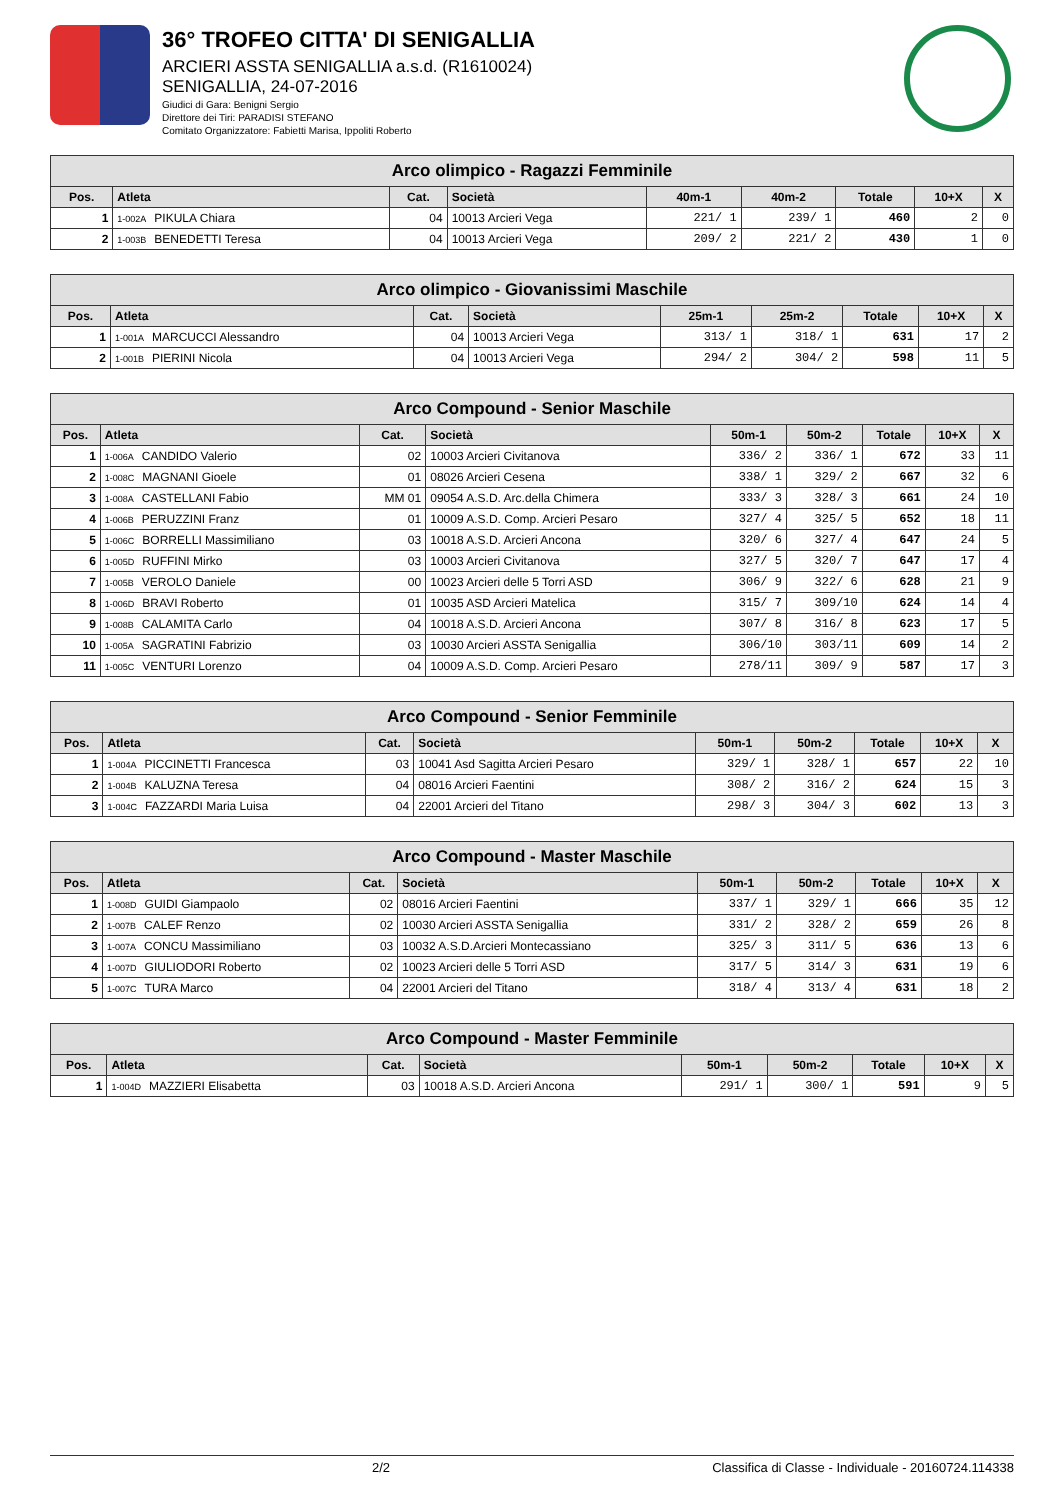36° TROFEO CITTA' DI SENIGALLIA
ARCIERI ASSTA SENIGALLIA a.s.d. (R1610024)
SENIGALLIA, 24-07-2016
Giudici di Gara: Benigni Sergio
Direttore dei Tiri: PARADISI STEFANO
Comitato Organizzatore: Fabietti Marisa, Ippoliti Roberto
| Arco olimpico - Ragazzi Femminile | | | | | | | | |
| Pos. | Atleta | Cat. | Società | 40m-1 | 40m-2 | Totale | 10+X | X |
| 1 | 1-002A PIKULA Chiara | 04 | 10013 Arcieri Vega | 221/ 1 | 239/ 1 | 460 | 2 | 0 |
| 2 | 1-003B BENEDETTI Teresa | 04 | 10013 Arcieri Vega | 209/ 2 | 221/ 2 | 430 | 1 | 0 |
| Arco olimpico - Giovanissimi Maschile | | | | | | | | |
| Pos. | Atleta | Cat. | Società | 25m-1 | 25m-2 | Totale | 10+X | X |
| 1 | 1-001A MARCUCCI Alessandro | 04 | 10013 Arcieri Vega | 313/ 1 | 318/ 1 | 631 | 17 | 2 |
| 2 | 1-001B PIERINI Nicola | 04 | 10013 Arcieri Vega | 294/ 2 | 304/ 2 | 598 | 11 | 5 |
| Arco Compound - Senior Maschile | | | | | | | | |
| Pos. | Atleta | Cat. | Società | 50m-1 | 50m-2 | Totale | 10+X | X |
| 1 | 1-006A CANDIDO Valerio | 02 | 10003 Arcieri Civitanova | 336/ 2 | 336/ 1 | 672 | 33 | 11 |
| 2 | 1-008C MAGNANI Gioele | 01 | 08026 Arcieri Cesena | 338/ 1 | 329/ 2 | 667 | 32 | 6 |
| 3 | 1-008A CASTELLANI Fabio | MM 01 | 09054 A.S.D. Arc.della Chimera | 333/ 3 | 328/ 3 | 661 | 24 | 10 |
| 4 | 1-006B PERUZZINI Franz | 01 | 10009 A.S.D. Comp. Arcieri Pesaro | 327/ 4 | 325/ 5 | 652 | 18 | 11 |
| 5 | 1-006C BORRELLI Massimiliano | 03 | 10018 A.S.D. Arcieri Ancona | 320/ 6 | 327/ 4 | 647 | 24 | 5 |
| 6 | 1-005D RUFFINI Mirko | 03 | 10003 Arcieri Civitanova | 327/ 5 | 320/ 7 | 647 | 17 | 4 |
| 7 | 1-005B VEROLO Daniele | 00 | 10023 Arcieri delle 5 Torri ASD | 306/ 9 | 322/ 6 | 628 | 21 | 9 |
| 8 | 1-006D BRAVI Roberto | 01 | 10035 ASD Arcieri Matelica | 315/ 7 | 309/10 | 624 | 14 | 4 |
| 9 | 1-008B CALAMITA Carlo | 04 | 10018 A.S.D. Arcieri Ancona | 307/ 8 | 316/ 8 | 623 | 17 | 5 |
| 10 | 1-005A SAGRATINI Fabrizio | 03 | 10030 Arcieri ASSTA Senigallia | 306/10 | 303/11 | 609 | 14 | 2 |
| 11 | 1-005C VENTURI Lorenzo | 04 | 10009 A.S.D. Comp. Arcieri Pesaro | 278/11 | 309/ 9 | 587 | 17 | 3 |
| Arco Compound - Senior Femminile | | | | | | | | |
| Pos. | Atleta | Cat. | Società | 50m-1 | 50m-2 | Totale | 10+X | X |
| 1 | 1-004A PICCINETTI Francesca | 03 | 10041 Asd Sagitta Arcieri Pesaro | 329/ 1 | 328/ 1 | 657 | 22 | 10 |
| 2 | 1-004B KALUZNA Teresa | 04 | 08016 Arcieri Faentini | 308/ 2 | 316/ 2 | 624 | 15 | 3 |
| 3 | 1-004C FAZZARDI Maria Luisa | 04 | 22001 Arcieri del Titano | 298/ 3 | 304/ 3 | 602 | 13 | 3 |
| Arco Compound - Master Maschile | | | | | | | | |
| Pos. | Atleta | Cat. | Società | 50m-1 | 50m-2 | Totale | 10+X | X |
| 1 | 1-008D GUIDI Giampaolo | 02 | 08016 Arcieri Faentini | 337/ 1 | 329/ 1 | 666 | 35 | 12 |
| 2 | 1-007B CALEF Renzo | 02 | 10030 Arcieri ASSTA Senigallia | 331/ 2 | 328/ 2 | 659 | 26 | 8 |
| 3 | 1-007A CONCU Massimiliano | 03 | 10032 A.S.D.Arcieri Montecassiano | 325/ 3 | 311/ 5 | 636 | 13 | 6 |
| 4 | 1-007D GIULIODORI Roberto | 02 | 10023 Arcieri delle 5 Torri ASD | 317/ 5 | 314/ 3 | 631 | 19 | 6 |
| 5 | 1-007C TURA Marco | 04 | 22001 Arcieri del Titano | 318/ 4 | 313/ 4 | 631 | 18 | 2 |
| Arco Compound - Master Femminile | | | | | | | | |
| Pos. | Atleta | Cat. | Società | 50m-1 | 50m-2 | Totale | 10+X | X |
| 1 | 1-004D MAZZIERI Elisabetta | 03 | 10018 A.S.D. Arcieri Ancona | 291/ 1 | 300/ 1 | 591 | 9 | 5 |
2/2 Classifica di Classe - Individuale - 20160724.114338